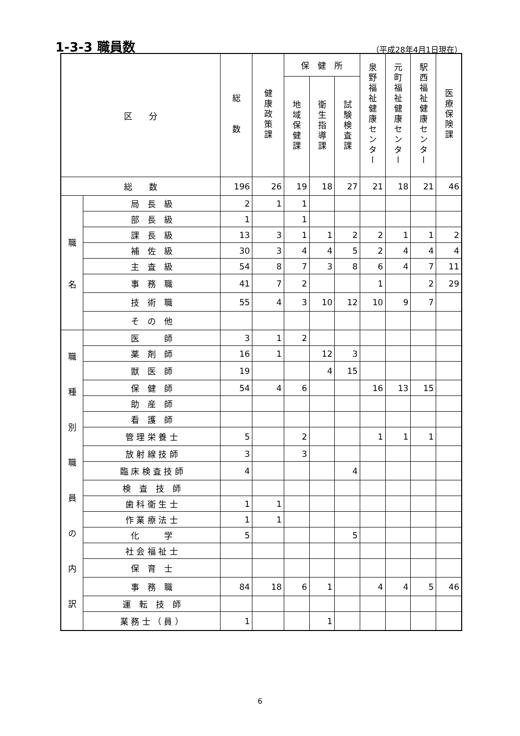1-3-3 職員数
（平成28年4月1日現在）
| 区 分 | | 総 数 | 健康政策課 | 保 健 所 | | | 泉野福祉健康センター | 元町福祉健康センター | 駅西福祉健康センター | 医療保険課 |
| --- | --- | --- | --- | --- | --- | --- | --- | --- | --- | --- |
| | | | | 地域保健課 | 衛生指導課 | 試験検査課 | | | | |
| 総 数 | | 196 | 26 | 19 | 18 | 27 | 21 | 18 | 21 | 46 |
| 職 名 | 局 長 級 | 2 | 1 | 1 | | | | | | |
| | 部 長 級 | 1 | | 1 | | | | | | |
| | 課 長 級 | 13 | 3 | 1 | 1 | 2 | 2 | 1 | 1 | 2 |
| | 補 佐 級 | 30 | 3 | 4 | 4 | 5 | 2 | 4 | 4 | 4 |
| | 主 査 級 | 54 | 8 | 7 | 3 | 8 | 6 | 4 | 7 | 11 |
| | 事 務 職 | 41 | 7 | 2 | | | 1 | | 2 | 29 |
| | 技 術 職 | 55 | 4 | 3 | 10 | 12 | 10 | 9 | 7 | |
| | そ の 他 | | | | | | | | | |
| 職 種 別 職 員 の 内 訳 | 医 師 | 3 | 1 | 2 | | | | | | |
| | 薬 剤 師 | 16 | 1 | | 12 | 3 | | | | |
| | 獣 医 師 | 19 | | | 4 | 15 | | | | |
| | 保 健 師 | 54 | 4 | 6 | | | 16 | 13 | 15 | |
| | 助 産 師 | | | | | | | | | |
| | 看 護 師 | | | | | | | | | |
| | 管 理 栄 養 士 | 5 | | 2 | | | 1 | 1 | 1 | |
| | 放 射 線 技 師 | 3 | | 3 | | | | | | |
| | 臨 床 検 査 技 師 | 4 | | | | 4 | | | | |
| | 検 査 技 師 | | | | | | | | | |
| | 歯 科 衛 生 士 | 1 | 1 | | | | | | | |
| | 作 業 療 法 士 | 1 | 1 | | | | | | | |
| | 化 学 | 5 | | | | 5 | | | | |
| | 社 会 福 祉 士 | | | | | | | | | |
| | 保 育 士 | | | | | | | | | |
| | 事 務 職 | 84 | 18 | 6 | 1 | | 4 | 4 | 5 | 46 |
| | 運 転 技 師 | | | | | | | | | |
| | 業 務 士 （ 員 ） | 1 | | | 1 | | | | | |
6